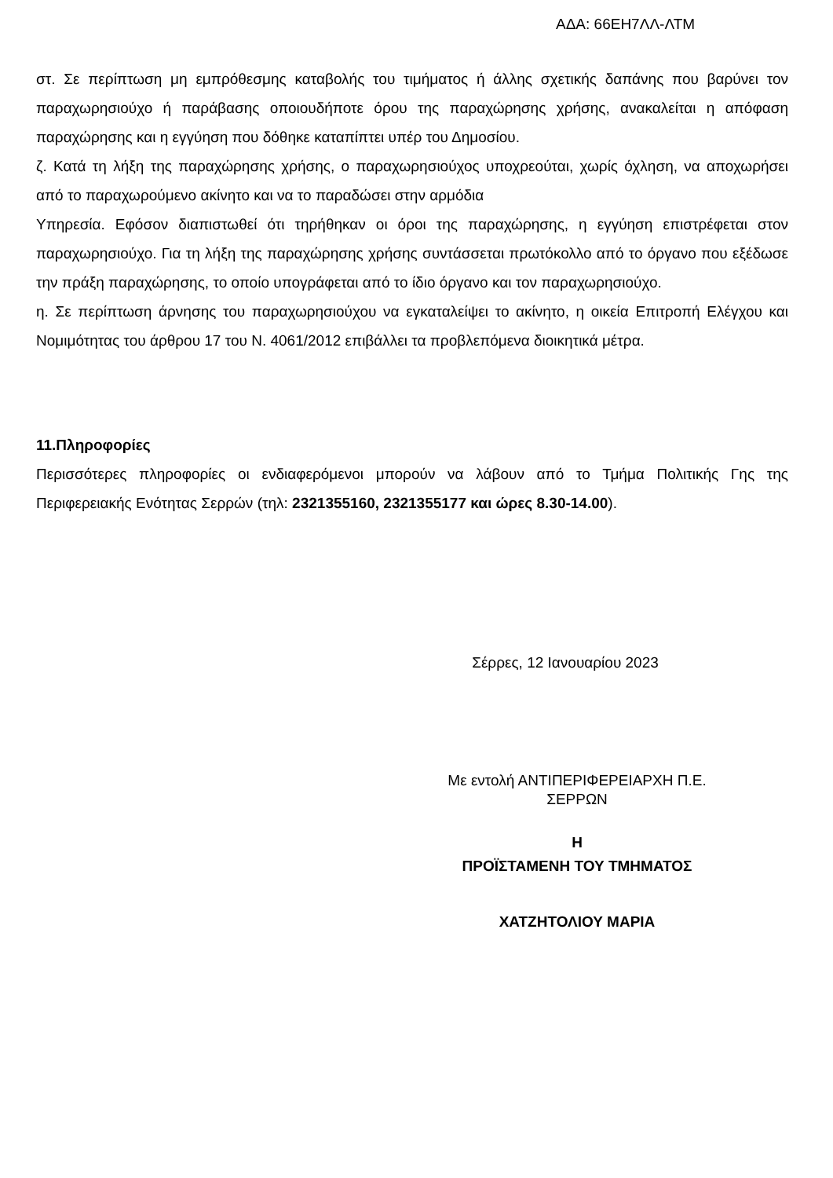ΑΔΑ: 66ΕΗ7ΛΛ-ΛΤΜ
στ. Σε περίπτωση μη εμπρόθεσμης καταβολής του τιμήματος ή άλλης σχετικής δαπάνης που βαρύνει τον παραχωρησιούχο ή παράβασης οποιουδήποτε όρου της παραχώρησης χρήσης, ανακαλείται η απόφαση παραχώρησης και η εγγύηση που δόθηκε καταπίπτει υπέρ του Δημοσίου.
ζ. Κατά τη λήξη της παραχώρησης χρήσης, ο παραχωρησιούχος υποχρεούται, χωρίς όχληση, να αποχωρήσει από το παραχωρούμενο ακίνητο και να το παραδώσει στην αρμόδια
Υπηρεσία. Εφόσον διαπιστωθεί ότι τηρήθηκαν οι όροι της παραχώρησης, η εγγύηση επιστρέφεται στον παραχωρησιούχο. Για τη λήξη της παραχώρησης χρήσης συντάσσεται πρωτόκολλο από το όργανο που εξέδωσε την πράξη παραχώρησης, το οποίο υπογράφεται από το ίδιο όργανο και τον παραχωρησιούχο.
η. Σε περίπτωση άρνησης του παραχωρησιούχου να εγκαταλείψει το ακίνητο, η οικεία Επιτροπή Ελέγχου και Νομιμότητας του άρθρου 17 του Ν. 4061/2012 επιβάλλει τα προβλεπόμενα διοικητικά μέτρα.
11.Πληροφορίες
Περισσότερες πληροφορίες οι ενδιαφερόμενοι μπορούν να λάβουν από το Τμήμα Πολιτικής Γης της Περιφερειακής Ενότητας Σερρών (τηλ: 2321355160, 2321355177 και ώρες 8.30-14.00).
Σέρρες, 12 Ιανουαρίου 2023
Με εντολή ΑΝΤΙΠΕΡΙΦΕΡΕΙΑΡΧΗ Π.Ε.
ΣΕΡΡΩΝ
Η
ΠΡΟΪΣΤΑΜΕΝΗ ΤΟΥ ΤΜΗΜΑΤΟΣ
ΧΑΤΖΗΤΟΛΙΟΥ ΜΑΡΙΑ